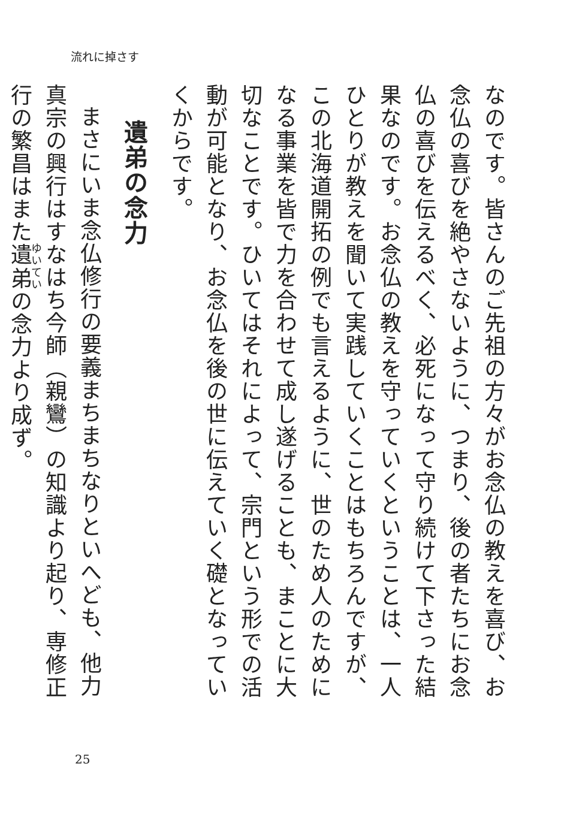流れに掉さす
なのです。皆さんのご先祖の方々がお念仏の教えを喜び、お念仏の喜びを絶やさないように、つまり、後の者たちにお念仏の喜びを伝えるべく、必死になって守り続けて下さった結果なのです。お念仏の教えを守っていくということは、一人ひとりが教えを聞いて実践していくことはもちろんですが、この北海道開拓の例でも言えるように、世のため人のためになる事業を皆で力を合わせて成し遂げることも、まことに大切なことです。ひいてはそれによって、宗門という形での活動が可能となり、お念仏を後の世に伝えていく礎となっていくからです。
遺弟の念力
まさにいま念仏修行の要義まちまちなりといへども、他力真宗の興行はすなはち今師（親鸞）の知識より起り、専修正行の繁昌はまた遺弟の念力より成ず。
25